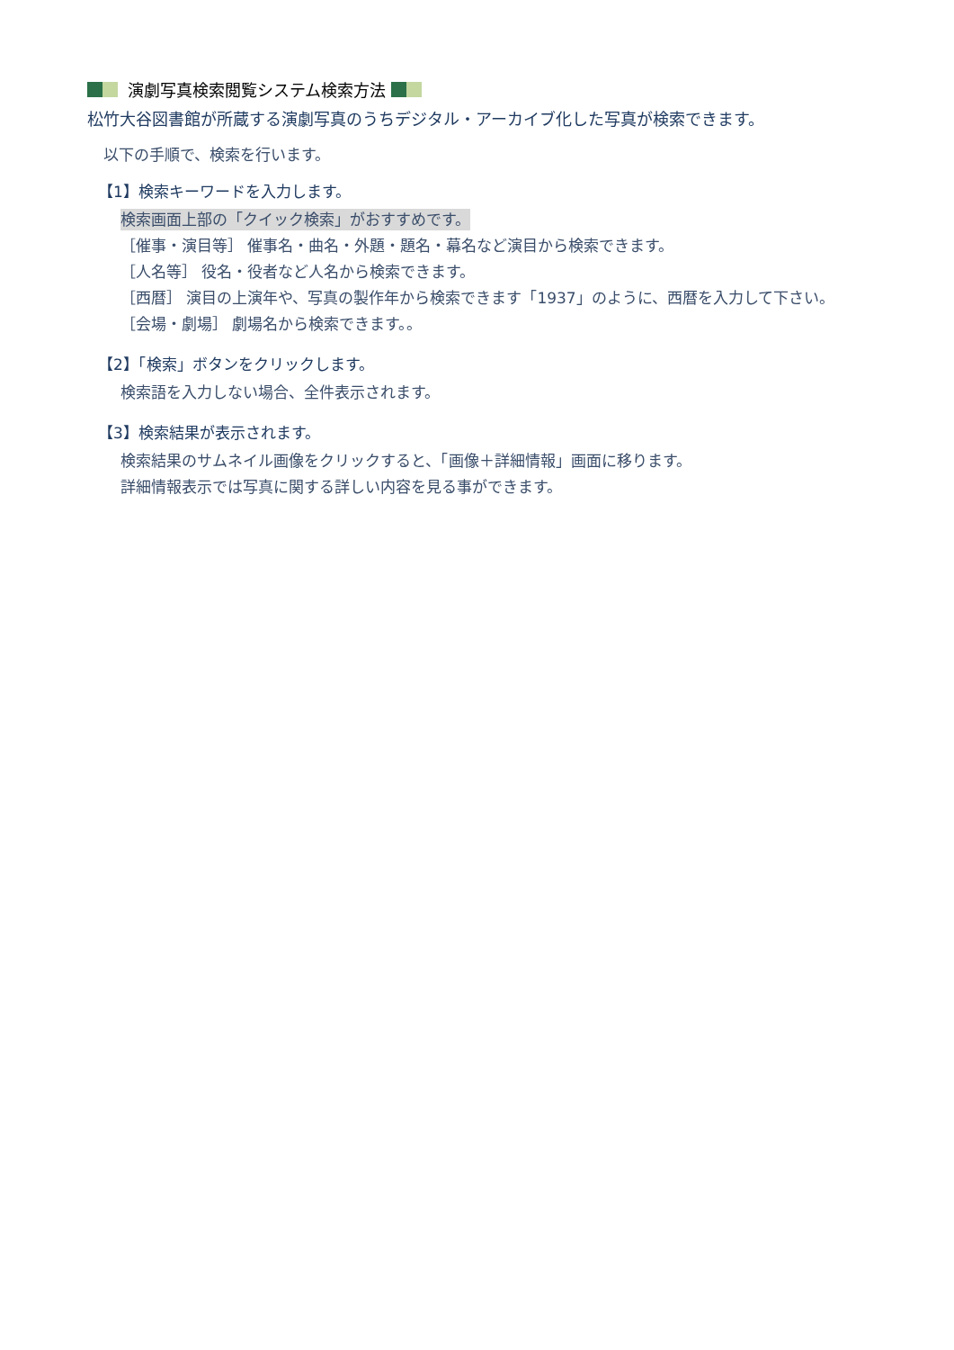演劇写真検索閲覧システム検索方法
松竹大谷図書館が所蔵する演劇写真のうちデジタル・アーカイブ化した写真が検索できます。
以下の手順で、検索を行います。
【1】検索キーワードを入力します。
検索画面上部の「クイック検索」がおすすめです。
［催事・演目等］ 催事名・曲名・外題・題名・幕名など演目から検索できます。
［人名等］ 役名・役者など人名から検索できます。
［西暦］ 演目の上演年や、写真の製作年から検索できます「1937」のように、西暦を入力して下さい。
［会場・劇場］ 劇場名から検索できます。。
【2】「検索」ボタンをクリックします。
検索語を入力しない場合、全件表示されます。
【3】検索結果が表示されます。
検索結果のサムネイル画像をクリックすると、「画像＋詳細情報」画面に移ります。
詳細情報表示では写真に関する詳しい内容を見る事ができます。